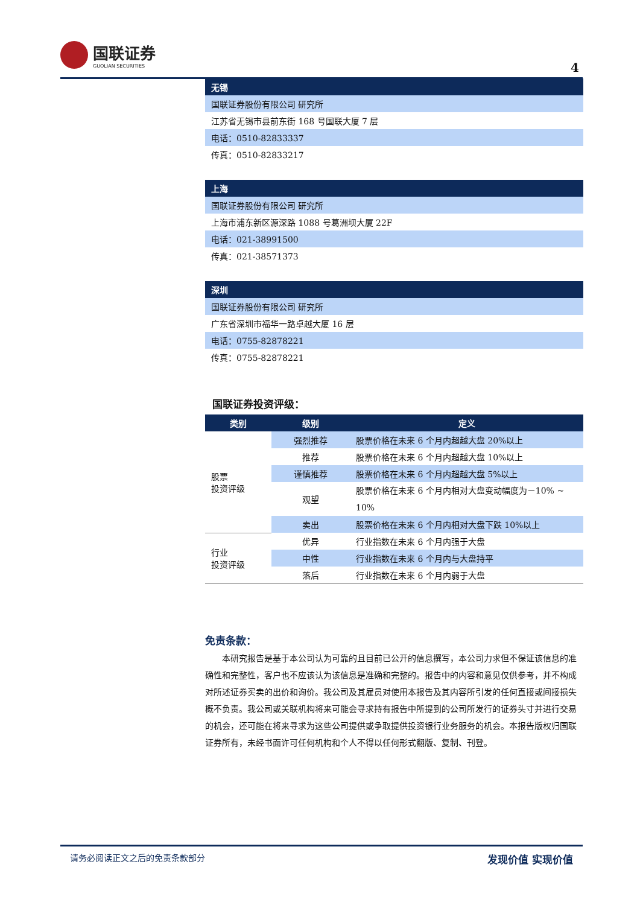国联证券
GUOLIAN SECURITIES
4
| 无锡 |
| 国联证券股份有限公司 研究所 |
| 江苏省无锡市县前东街 168 号国联大厦 7 层 |
| 电话：0510-82833337 |
| 传真：0510-82833217 |
| 上海 |
| 国联证券股份有限公司 研究所 |
| 上海市浦东新区源深路 1088 号葛洲坝大厦 22F |
| 电话：021-38991500 |
| 传真：021-38571373 |
| 深圳 |
| 国联证券股份有限公司 研究所 |
| 广东省深圳市福华一路卓越大厦 16 层 |
| 电话：0755-82878221 |
| 传真：0755-82878221 |
国联证券投资评级：
| 类别 | 级别 | 定义 |
| --- | --- | --- |
| 股票 投资评级 | 强烈推荐 | 股票价格在未来 6 个月内超越大盘 20%以上 |
| | 推荐 | 股票价格在未来 6 个月内超越大盘 10%以上 |
| | 谨慎推荐 | 股票价格在未来 6 个月内超越大盘 5%以上 |
| | 观望 | 股票价格在未来 6 个月内相对大盘变动幅度为－10% ~ 10% |
| | 卖出 | 股票价格在未来 6 个月内相对大盘下跌 10%以上 |
| 行业 投资评级 | 优异 | 行业指数在未来 6 个月内强于大盘 |
| | 中性 | 行业指数在未来 6 个月内与大盘持平 |
| | 落后 | 行业指数在未来 6 个月内弱于大盘 |
免责条款：
本研究报告是基于本公司认为可靠的且目前已公开的信息撰写，本公司力求但不保证该信息的准确性和完整性，客户也不应该认为该信息是准确和完整的。报告中的内容和意见仅供参考，并不构成对所述证券买卖的出价和询价。我公司及其雇员对使用本报告及其内容所引发的任何直接或间接损失概不负责。我公司或关联机构将来可能会寻求持有报告中所提到的公司所发行的证券头寸并进行交易的机会，还可能在将来寻求为这些公司提供或争取提供投资银行业务服务的机会。本报告版权归国联证券所有，未经书面许可任何机构和个人不得以任何形式翻版、复制、刊登。
请务必阅读正文之后的免责条款部分 发现价值 实现价值